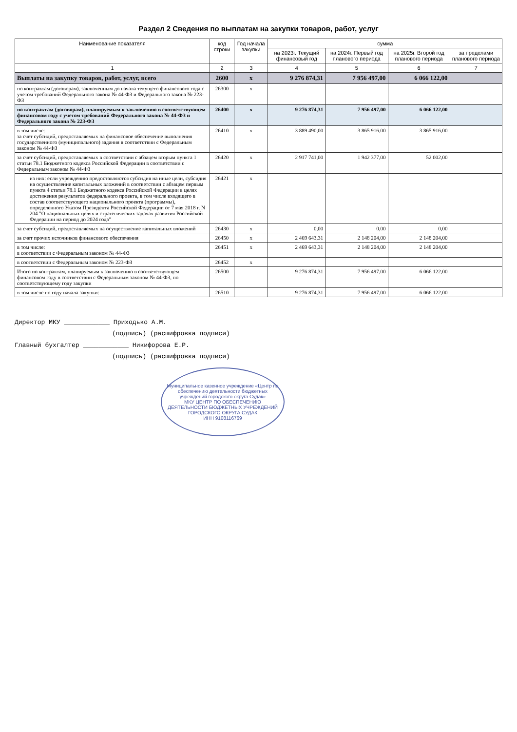Раздел 2 Сведения по выплатам на закупки товаров, работ, услуг
| Наименование показателя | код строки | Год начала закупки | сумма | | | |
| --- | --- | --- | --- | --- | --- | --- |
| | | | на 2023г. Текущий финансовый год | на 2024г. Первый год планового периода | на 2025г. Второй год планового периода | за пределами планового периода |
| 1 | 2 | 3 | 4 | 5 | 6 | 7 |
| Выплаты на закупку товаров, работ, услуг, всего | 2600 | x | 9 276 874,31 | 7 956 497,00 | 6 066 122,00 | |
| по контрактам (договорам), заключенным до начала текущего финансового года с учетом требований Федерального закона № 44-ФЗ и Федерального закона № 223-ФЗ | 26300 | x | | | | |
| по контрактам (договорам), планируемым к заключению в соответствующем финансовом году с учетом требований Федерального закона № 44-ФЗ и Федерального закона № 223-ФЗ | 26400 | x | 9 276 874,31 | 7 956 497,00 | 6 066 122,00 | |
| в том числе: за счет субсидий, предоставляемых на финансовое обеспечение выполнения государственного (муниципального) задания в соответствии с Федеральным законом № 44-ФЗ | 26410 | x | 3 889 490,00 | 3 865 916,00 | 3 865 916,00 | |
| за счет субсидий, предоставляемых в соответствии с абзацем вторым пункта 1 статьи 78.1 Бюджетного кодекса Российской Федерации в соответствии с Федеральным законом № 44-ФЗ | 26420 | x | 2 917 741,00 | 1 942 377,00 | 52 002,00 | |
| из них: если учреждению предоставляются субсидия на иные цели, субсидия на осуществление капитальных вложений в соответствии с абзацем первым пункта 4 статьи 78.1 Бюджетного кодекса Российской Федерации в целях достижения результатов федерального проекта, в том числе входящего в состав соответствующего национального проекта (программы), определенного Указом Президента Российской Федерации от 7 мая 2018 г. N 204 "О национальных целях и стратегических задачах развития Российской Федерации на период до 2024 года" | 26421 | x | | | | |
| за счет субсидий, предоставляемых на осуществление капитальных вложений | 26430 | x | 0,00 | 0,00 | 0,00 | |
| за счет прочих источников финансового обеспечения | 26450 | x | 2 469 643,31 | 2 148 204,00 | 2 148 204,00 | |
| в том числе: в соответствии с Федеральным законом № 44-ФЗ | 26451 | x | 2 469 643,31 | 2 148 204,00 | 2 148 204,00 | |
| в соответствии с Федеральным законом № 223-ФЗ | 26452 | x | | | | |
| Итого по контрактам, планируемым к заключению в соответствующем финансовом году в соответствии с Федеральным законом № 44-ФЗ, по соответствующему году закупки | 26500 | | 9 276 874,31 | 7 956 497,00 | 6 066 122,00 | |
| в том числе по году начала закупки: | 26510 | | 9 276 874,31 | 7 956 497,00 | 6 066 122,00 | |
Директор МКУ ____________ Приходько А.М.
(подпись) (расшифровка подписи)
Главный бухгалтер ____________ Никифорова Е.Р.
(подпись) (расшифровка подписи)
Муниципальное казенное учреждение «Центр по обеспечению деятельности бюджетных учреждений городского округа Судак»
МКУ ЦЕНТР ПО ОБЕСПЕЧЕНИЮ ДЕЯТЕЛЬНОСТИ БЮДЖЕТНЫХ УЧРЕЖДЕНИЙ ГОРОДСКОГО ОКРУГА СУДАК
ИНН 9108116769